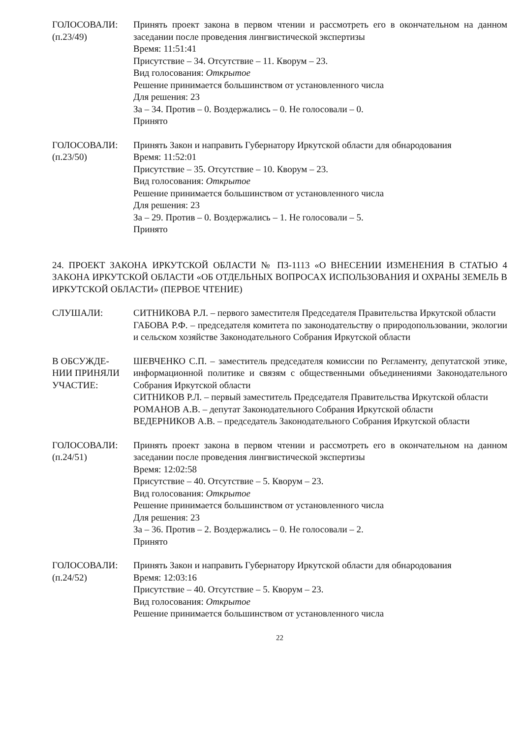ГОЛОСОВАЛИ:
(п.23/49)
Принять проект закона в первом чтении и рассмотреть его в окончательном на данном заседании после проведения лингвистической экспертизы
Время: 11:51:41
Присутствие – 34. Отсутствие – 11. Кворум – 23.
Вид голосования: Открытое
Решение принимается большинством от установленного числа
Для решения: 23
За – 34. Против – 0. Воздержались – 0. Не голосовали – 0.
Принято
ГОЛОСОВАЛИ:
(п.23/50)
Принять Закон и направить Губернатору Иркутской области для обнародования
Время: 11:52:01
Присутствие – 35. Отсутствие – 10. Кворум – 23.
Вид голосования: Открытое
Решение принимается большинством от установленного числа
Для решения: 23
За – 29. Против – 0. Воздержались – 1. Не голосовали – 5.
Принято
24. ПРОЕКТ ЗАКОНА ИРКУТСКОЙ ОБЛАСТИ № ПЗ-1113 «О ВНЕСЕНИИ ИЗМЕНЕНИЯ В СТАТЬЮ 4 ЗАКОНА ИРКУТСКОЙ ОБЛАСТИ «ОБ ОТДЕЛЬНЫХ ВОПРОСАХ ИСПОЛЬЗОВАНИЯ И ОХРАНЫ ЗЕМЕЛЬ В ИРКУТСКОЙ ОБЛАСТИ» (ПЕРВОЕ ЧТЕНИЕ)
СЛУШАЛИ: СИТНИКОВА Р.Л. – первого заместителя Председателя Правительства Иркутской области
ГАБОВА Р.Ф. – председателя комитета по законодательству о природопользовании, экологии и сельском хозяйстве Законодательного Собрания Иркутской области
В ОБСУЖДЕ-
НИИ ПРИНЯЛИ
УЧАСТИЕ:
ШЕВЧЕНКО С.П. – заместитель председателя комиссии по Регламенту, депутатской этике, информационной политике и связям с общественными объединениями Законодательного Собрания Иркутской области
СИТНИКОВ Р.Л. – первый заместитель Председателя Правительства Иркутской области
РОМАНОВ А.В. – депутат Законодательного Собрания Иркутской области
ВЕДЕРНИКОВ А.В. – председатель Законодательного Собрания Иркутской области
ГОЛОСОВАЛИ:
(п.24/51)
Принять проект закона в первом чтении и рассмотреть его в окончательном на данном заседании после проведения лингвистической экспертизы
Время: 12:02:58
Присутствие – 40. Отсутствие – 5. Кворум – 23.
Вид голосования: Открытое
Решение принимается большинством от установленного числа
Для решения: 23
За – 36. Против – 2. Воздержались – 0. Не голосовали – 2.
Принято
ГОЛОСОВАЛИ:
(п.24/52)
Принять Закон и направить Губернатору Иркутской области для обнародования
Время: 12:03:16
Присутствие – 40. Отсутствие – 5. Кворум – 23.
Вид голосования: Открытое
Решение принимается большинством от установленного числа
22